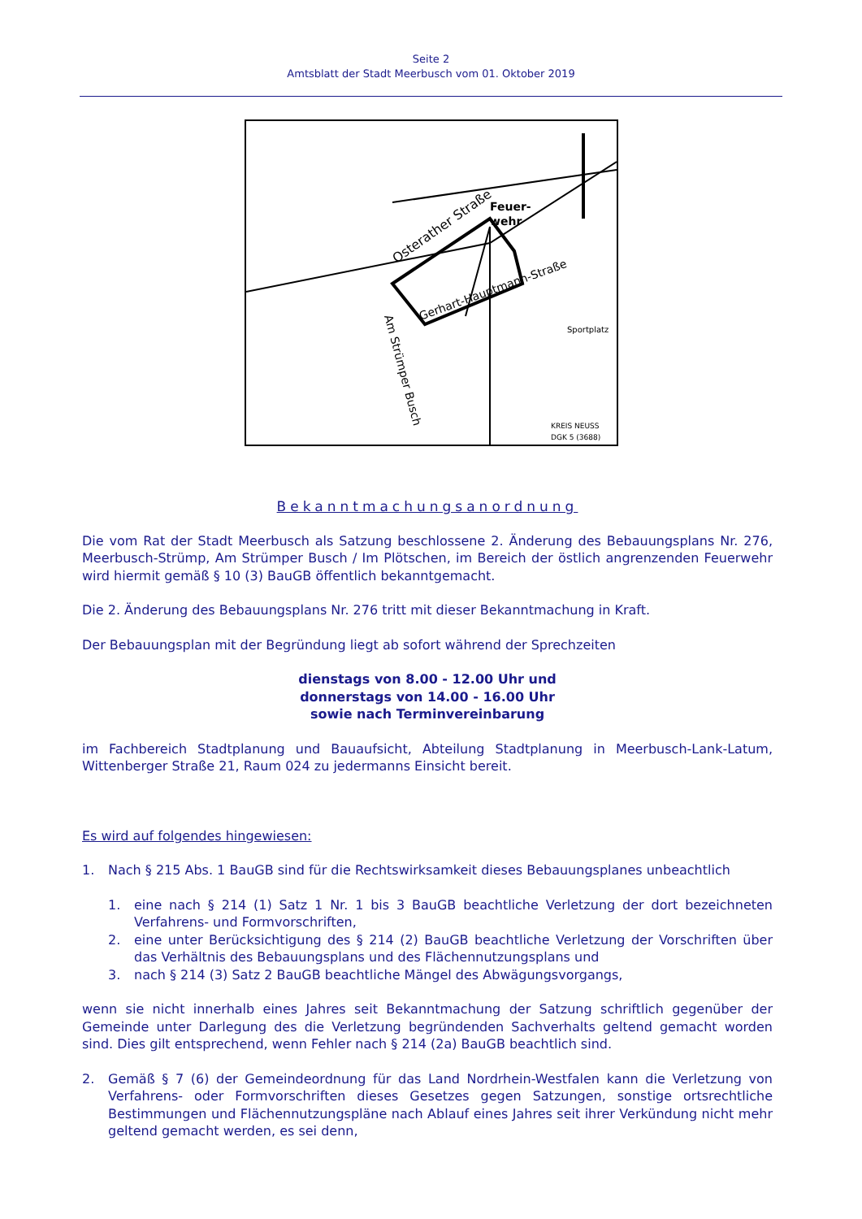Seite 2
Amtsblatt der Stadt Meerbusch vom 01. Oktober 2019
Osterather Straße
Feuer-
wehr
Gerhart-Hauptmann-Straße
Am Strümper Busch
Sportplatz
KREIS NEUSS
DGK 5 (3688)
Bekanntmachungsanordnung
Die vom Rat der Stadt Meerbusch als Satzung beschlossene 2. Änderung des Bebauungsplans Nr. 276, Meerbusch-Strümp, Am Strümper Busch / Im Plötschen, im Bereich der östlich angrenzenden Feuerwehr wird hiermit gemäß § 10 (3) BauGB öffentlich bekanntgemacht.
Die 2. Änderung des Bebauungsplans Nr. 276 tritt mit dieser Bekanntmachung in Kraft.
Der Bebauungsplan mit der Begründung liegt ab sofort während der Sprechzeiten
dienstags von 8.00 - 12.00 Uhr und
donnerstags von 14.00 - 16.00 Uhr
sowie nach Terminvereinbarung
im Fachbereich Stadtplanung und Bauaufsicht, Abteilung Stadtplanung in Meerbusch-Lank-Latum, Wittenberger Straße 21, Raum 024 zu jedermanns Einsicht bereit.
Es wird auf folgendes hingewiesen:
1. Nach § 215 Abs. 1 BauGB sind für die Rechtswirksamkeit dieses Bebauungsplanes unbeachtlich
1. eine nach § 214 (1) Satz 1 Nr. 1 bis 3 BauGB beachtliche Verletzung der dort bezeichneten Verfahrens- und Formvorschriften,
2. eine unter Berücksichtigung des § 214 (2) BauGB beachtliche Verletzung der Vorschriften über das Verhältnis des Bebauungsplans und des Flächennutzungsplans und
3. nach § 214 (3) Satz 2 BauGB beachtliche Mängel des Abwägungsvorgangs,
wenn sie nicht innerhalb eines Jahres seit Bekanntmachung der Satzung schriftlich gegenüber der Gemeinde unter Darlegung des die Verletzung begründenden Sachverhalts geltend gemacht worden sind. Dies gilt entsprechend, wenn Fehler nach § 214 (2a) BauGB beachtlich sind.
2. Gemäß § 7 (6) der Gemeindeordnung für das Land Nordrhein-Westfalen kann die Verletzung von Verfahrens- oder Formvorschriften dieses Gesetzes gegen Satzungen, sonstige ortsrechtliche Bestimmungen und Flächennutzungspläne nach Ablauf eines Jahres seit ihrer Verkündung nicht mehr geltend gemacht werden, es sei denn,